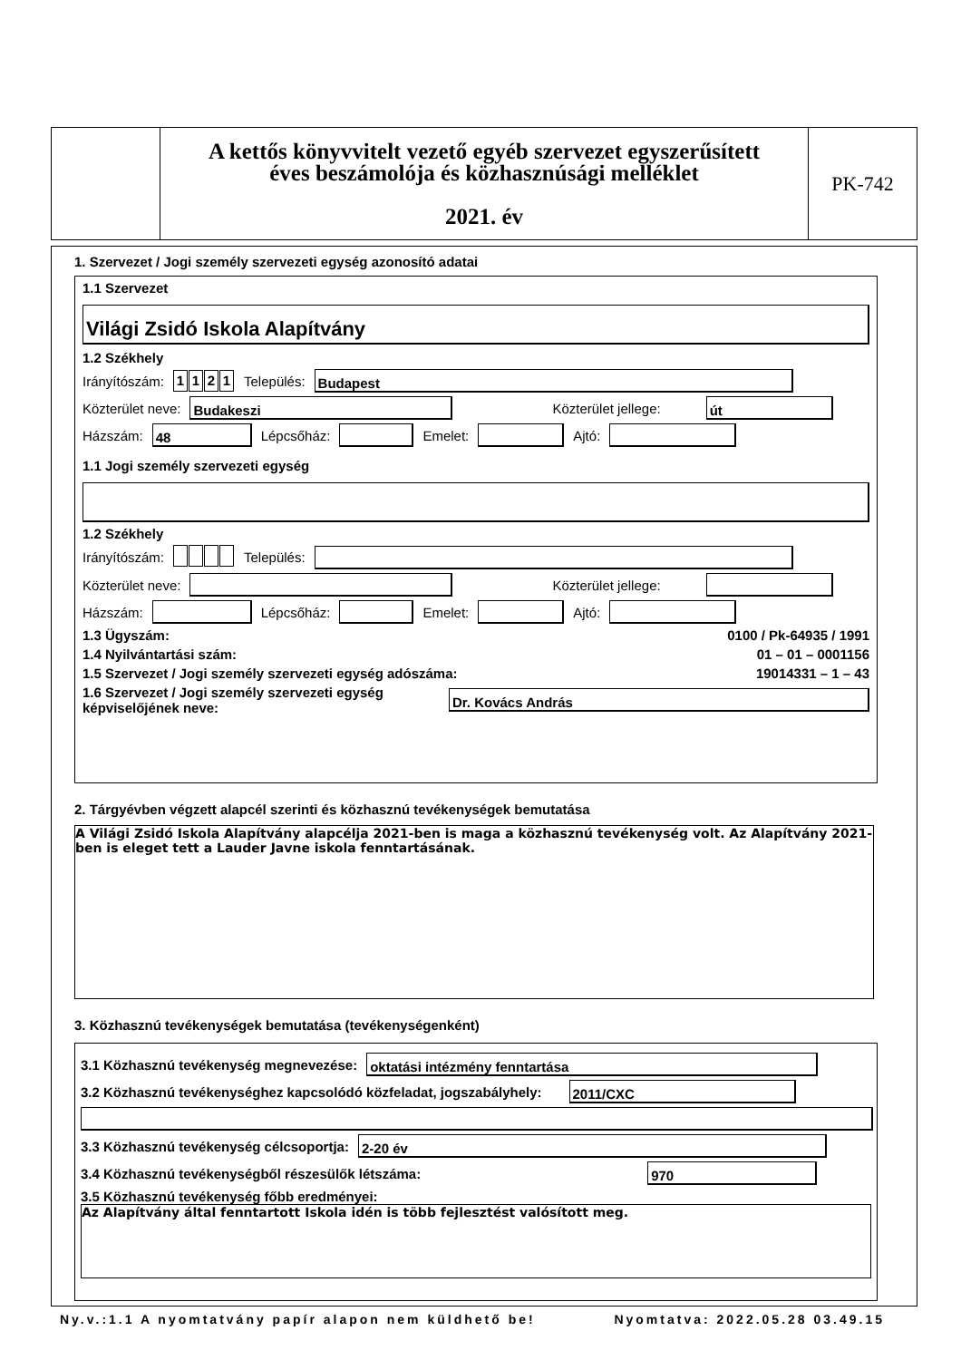A kettős könyvvitelt vezető egyéb szervezet egyszerűsített
éves beszámolója és közhasznúsági melléklet
2021. év
PK-742
1. Szervezet / Jogi személy szervezeti egység azonosító adatai
1.1 Szervezet
Világi Zsidó Iskola Alapítvány
1.2 Székhely
Irányítószám: 1121 Település: Budapest
Közterület neve: Budakeszi Közterület jellege: út
Házszám: 48 Lépcsőház: Emelet: Ajtó:
1.1 Jogi személy szervezeti egység
1.2 Székhely
Irányítószám: Település:
Közterület neve: Közterület jellege:
Házszám: Lépcsőház: Emelet: Ajtó:
1.3 Ügyszám: 0100 / Pk-64935 / 1991
1.4 Nyilvántartási szám: 01 – 01 – 0001156
1.5 Szervezet / Jogi személy szervezeti egység adószáma: 19014331 – 1 – 43
1.6 Szervezet / Jogi személy szervezeti egység
képviselőjének neve: Dr. Kovács András
2. Tárgyévben végzett alapcél szerinti és közhasznú tevékenységek bemutatása
A Világi Zsidó Iskola Alapítvány alapcélja 2021-ben is maga a közhasznú tevékenység volt. Az Alapítvány 2021-ben is eleget tett a Lauder Javne iskola fenntartásának.
3. Közhasznú tevékenységek bemutatása (tevékenységenként)
3.1 Közhasznú tevékenység megnevezése: oktatási intézmény fenntartása
3.2 Közhasznú tevékenységhez kapcsolódó közfeladat, jogszabályhely: 2011/CXC
3.3 Közhasznú tevékenység célcsoportja: 2-20 év
3.4 Közhasznú tevékenységből részesülők létszáma: 970
3.5 Közhasznú tevékenység főbb eredményei:
Az Alapítvány által fenntartott Iskola idén is több fejlesztést valósított meg.
Ny.v.:1.1 A nyomtatvány papír alapon nem küldhető be! Nyomtatva: 2022.05.28 03.49.15